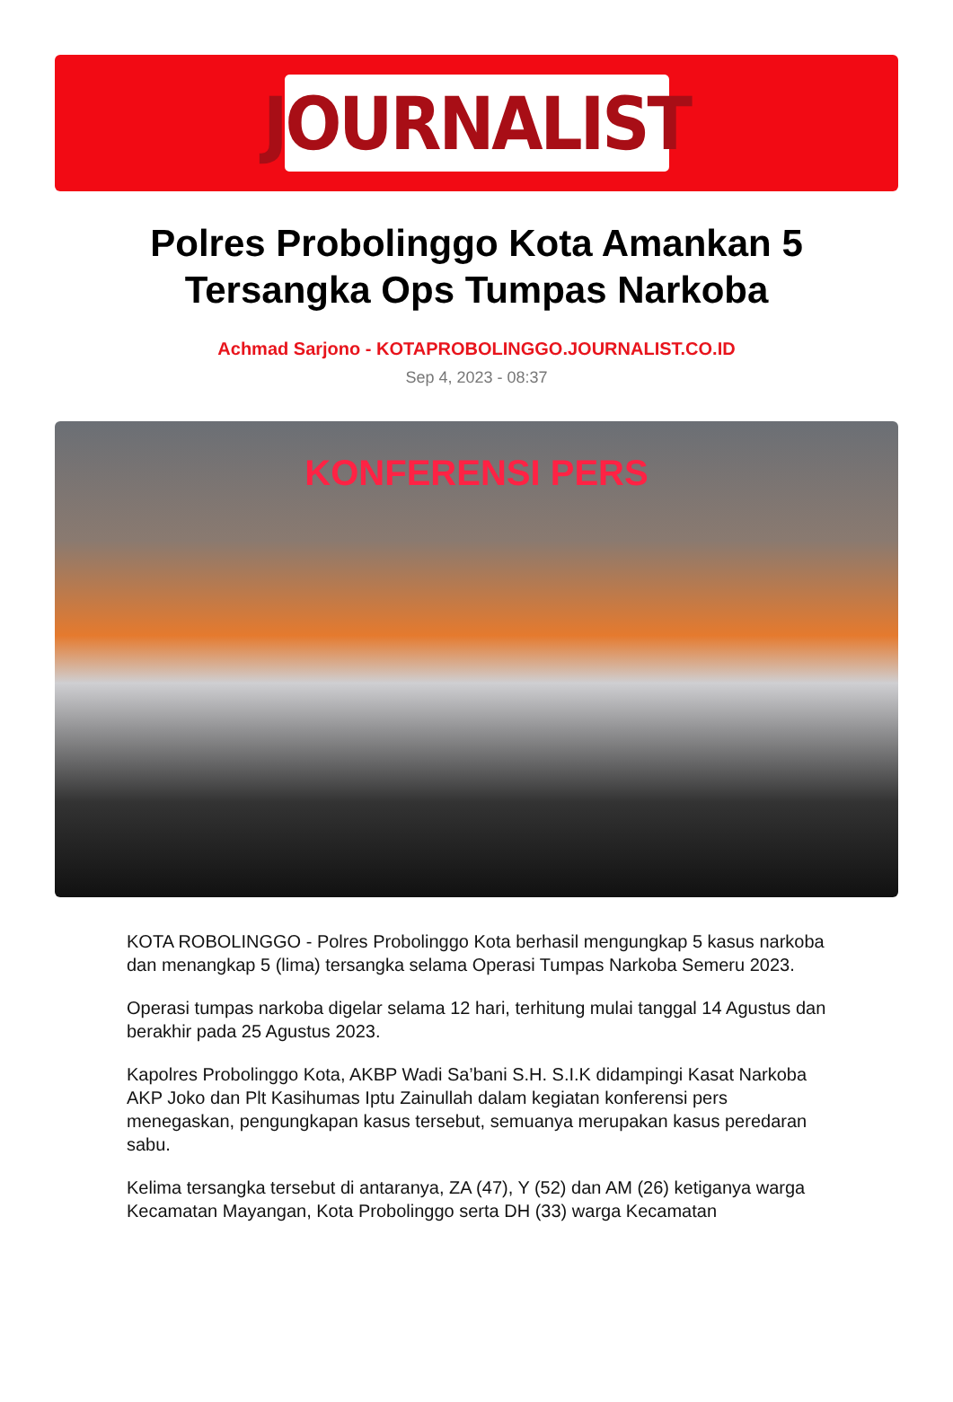JOURNALIST
Polres Probolinggo Kota Amankan 5 Tersangka Ops Tumpas Narkoba
Achmad Sarjono - KOTAPROBOLINGGO.JOURNALIST.CO.ID
Sep 4, 2023 - 08:37
KONFERENSI PERS
KOTA ROBOLINGGO - Polres Probolinggo Kota berhasil mengungkap 5 kasus narkoba dan menangkap 5 (lima) tersangka selama Operasi Tumpas Narkoba Semeru 2023.
Operasi tumpas narkoba digelar selama 12 hari, terhitung mulai tanggal 14 Agustus dan berakhir pada 25 Agustus 2023.
Kapolres Probolinggo Kota, AKBP Wadi Sa’bani S.H. S.I.K didampingi Kasat Narkoba AKP Joko dan Plt Kasihumas Iptu Zainullah dalam kegiatan konferensi pers menegaskan, pengungkapan kasus tersebut, semuanya merupakan kasus peredaran sabu.
Kelima tersangka tersebut di antaranya, ZA (47), Y (52) dan AM (26) ketiganya warga Kecamatan Mayangan, Kota Probolinggo serta DH (33) warga Kecamatan